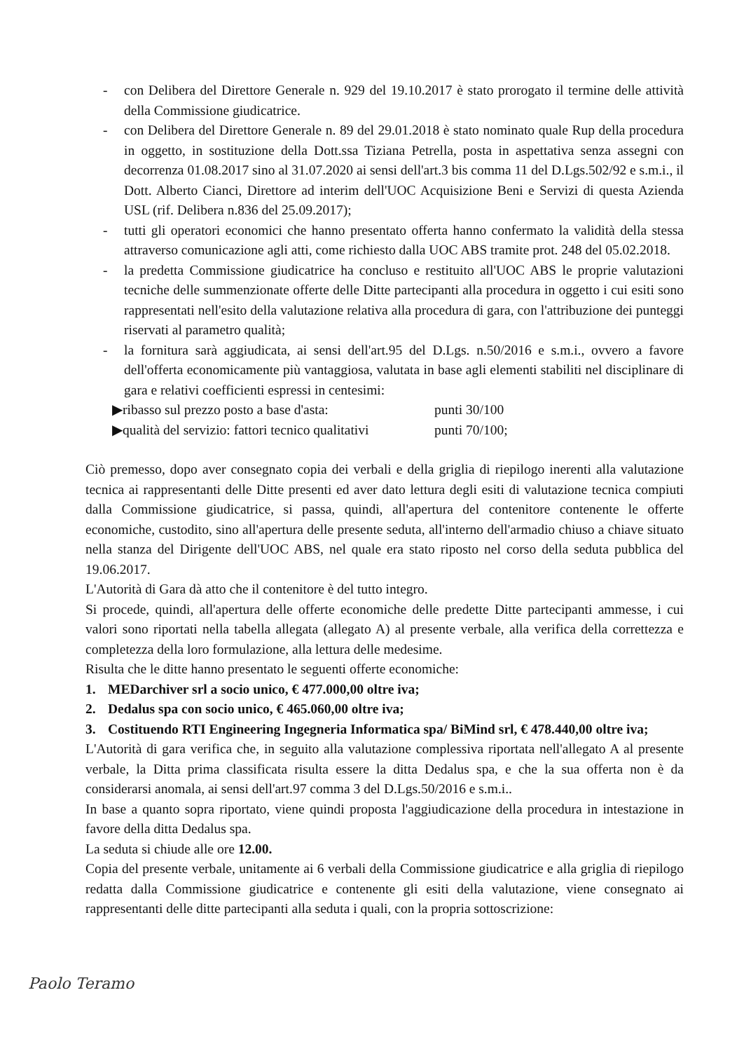- con Delibera del Direttore Generale n. 929 del 19.10.2017 è stato prorogato il termine delle attività della Commissione giudicatrice.
- con Delibera del Direttore Generale n. 89 del 29.01.2018 è stato nominato quale Rup della procedura in oggetto, in sostituzione della Dott.ssa Tiziana Petrella, posta in aspettativa senza assegni con decorrenza 01.08.2017 sino al 31.07.2020 ai sensi dell'art.3 bis comma 11 del D.Lgs.502/92 e s.m.i., il Dott. Alberto Cianci, Direttore ad interim dell'UOC Acquisizione Beni e Servizi di questa Azienda USL (rif. Delibera n.836 del 25.09.2017);
- tutti gli operatori economici che hanno presentato offerta hanno confermato la validità della stessa attraverso comunicazione agli atti, come richiesto dalla UOC ABS tramite prot. 248 del 05.02.2018.
- la predetta Commissione giudicatrice ha concluso e restituito all'UOC ABS le proprie valutazioni tecniche delle summenzionate offerte delle Ditte partecipanti alla procedura in oggetto i cui esiti sono rappresentati nell'esito della valutazione relativa alla procedura di gara, con l'attribuzione dei punteggi riservati al parametro qualità;
- la fornitura sarà aggiudicata, ai sensi dell'art.95 del D.Lgs. n.50/2016 e s.m.i., ovvero a favore dell'offerta economicamente più vantaggiosa, valutata in base agli elementi stabiliti nel disciplinare di gara e relativi coefficienti espressi in centesimi:
▶ribasso sul prezzo posto a base d'asta: punti 30/100
▶qualità del servizio: fattori tecnico qualitativi punti 70/100;
Ciò premesso, dopo aver consegnato copia dei verbali e della griglia di riepilogo inerenti alla valutazione tecnica ai rappresentanti delle Ditte presenti ed aver dato lettura degli esiti di valutazione tecnica compiuti dalla Commissione giudicatrice, si passa, quindi, all'apertura del contenitore contenente le offerte economiche, custodito, sino all'apertura delle presente seduta, all'interno dell'armadio chiuso a chiave situato nella stanza del Dirigente dell'UOC ABS, nel quale era stato riposto nel corso della seduta pubblica del 19.06.2017.
L'Autorità di Gara dà atto che il contenitore è del tutto integro.
Si procede, quindi, all'apertura delle offerte economiche delle predette Ditte partecipanti ammesse, i cui valori sono riportati nella tabella allegata (allegato A) al presente verbale, alla verifica della correttezza e completezza della loro formulazione, alla lettura delle medesime.
Risulta che le ditte hanno presentato le seguenti offerte economiche:
1. MEDarchiver srl a socio unico, € 477.000,00 oltre iva;
2. Dedalus spa con socio unico, € 465.060,00 oltre iva;
3. Costituendo RTI Engineering Ingegneria Informatica spa/ BiMind srl, € 478.440,00 oltre iva;
L'Autorità di gara verifica che, in seguito alla valutazione complessiva riportata nell'allegato A al presente verbale, la Ditta prima classificata risulta essere la ditta Dedalus spa, e che la sua offerta non è da considerarsi anomala, ai sensi dell'art.97 comma 3 del D.Lgs.50/2016 e s.m.i..
In base a quanto sopra riportato, viene quindi proposta l'aggiudicazione della procedura in intestazione in favore della ditta Dedalus spa.
La seduta si chiude alle ore 12.00.
Copia del presente verbale, unitamente ai 6 verbali della Commissione giudicatrice e alla griglia di riepilogo redatta dalla Commissione giudicatrice e contenente gli esiti della valutazione, viene consegnato ai rappresentanti delle ditte partecipanti alla seduta i quali, con la propria sottoscrizione:
Paolo Teramo